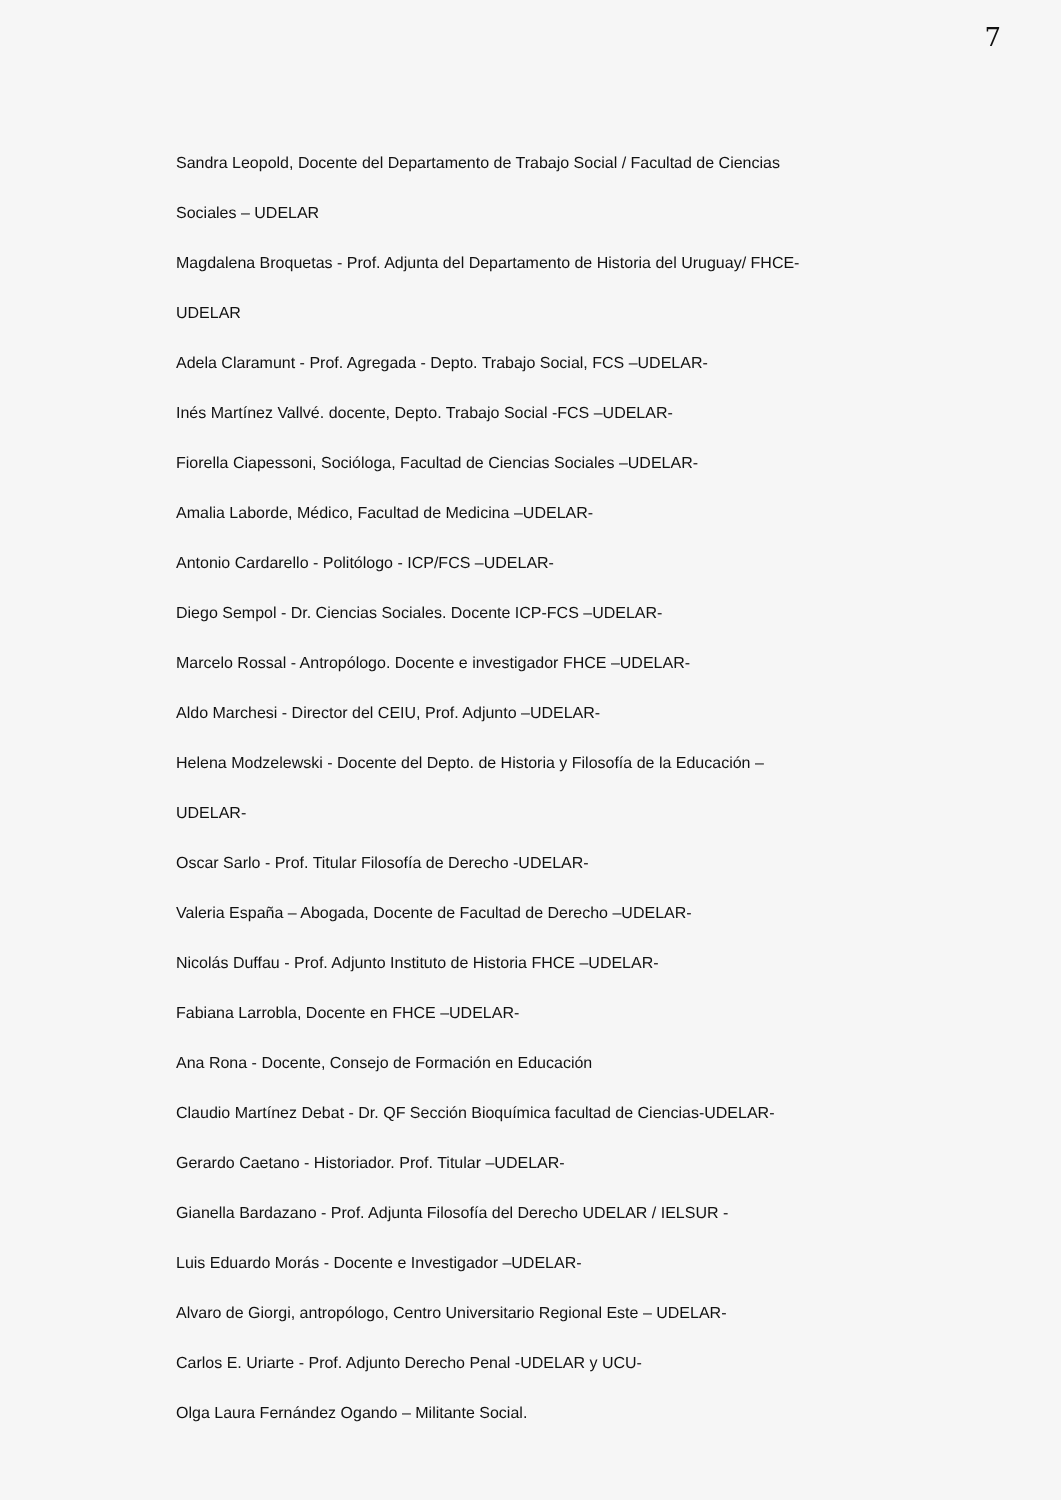7
Sandra Leopold, Docente del Departamento de Trabajo Social / Facultad de Ciencias
Sociales – UDELAR
Magdalena Broquetas - Prof. Adjunta del Departamento de Historia del Uruguay/ FHCE-
UDELAR
Adela Claramunt - Prof. Agregada - Depto. Trabajo Social, FCS –UDELAR-
Inés Martínez Vallvé. docente, Depto. Trabajo Social -FCS –UDELAR-
Fiorella Ciapessoni, Socióloga, Facultad de Ciencias Sociales –UDELAR-
Amalia Laborde, Médico, Facultad de Medicina –UDELAR-
Antonio Cardarello - Politólogo - ICP/FCS –UDELAR-
Diego Sempol - Dr. Ciencias Sociales. Docente ICP-FCS –UDELAR-
Marcelo Rossal - Antropólogo. Docente e investigador FHCE –UDELAR-
Aldo Marchesi - Director del CEIU, Prof. Adjunto –UDELAR-
Helena Modzelewski - Docente del Depto. de Historia y Filosofía de la Educación –
UDELAR-
Oscar Sarlo - Prof. Titular Filosofía de Derecho -UDELAR-
Valeria España – Abogada, Docente de Facultad de Derecho –UDELAR-
Nicolás Duffau - Prof. Adjunto Instituto de Historia FHCE –UDELAR-
Fabiana Larrobla, Docente en FHCE –UDELAR-
Ana Rona - Docente, Consejo de Formación en Educación
Claudio Martínez Debat - Dr. QF Sección Bioquímica facultad de Ciencias-UDELAR-
Gerardo Caetano - Historiador. Prof. Titular –UDELAR-
Gianella Bardazano - Prof. Adjunta Filosofía del Derecho UDELAR / IELSUR -
Luis Eduardo Morás - Docente e Investigador –UDELAR-
Alvaro de Giorgi, antropólogo, Centro Universitario Regional Este – UDELAR-
Carlos E. Uriarte - Prof. Adjunto Derecho Penal -UDELAR y UCU-
Olga Laura Fernández Ogando – Militante Social.